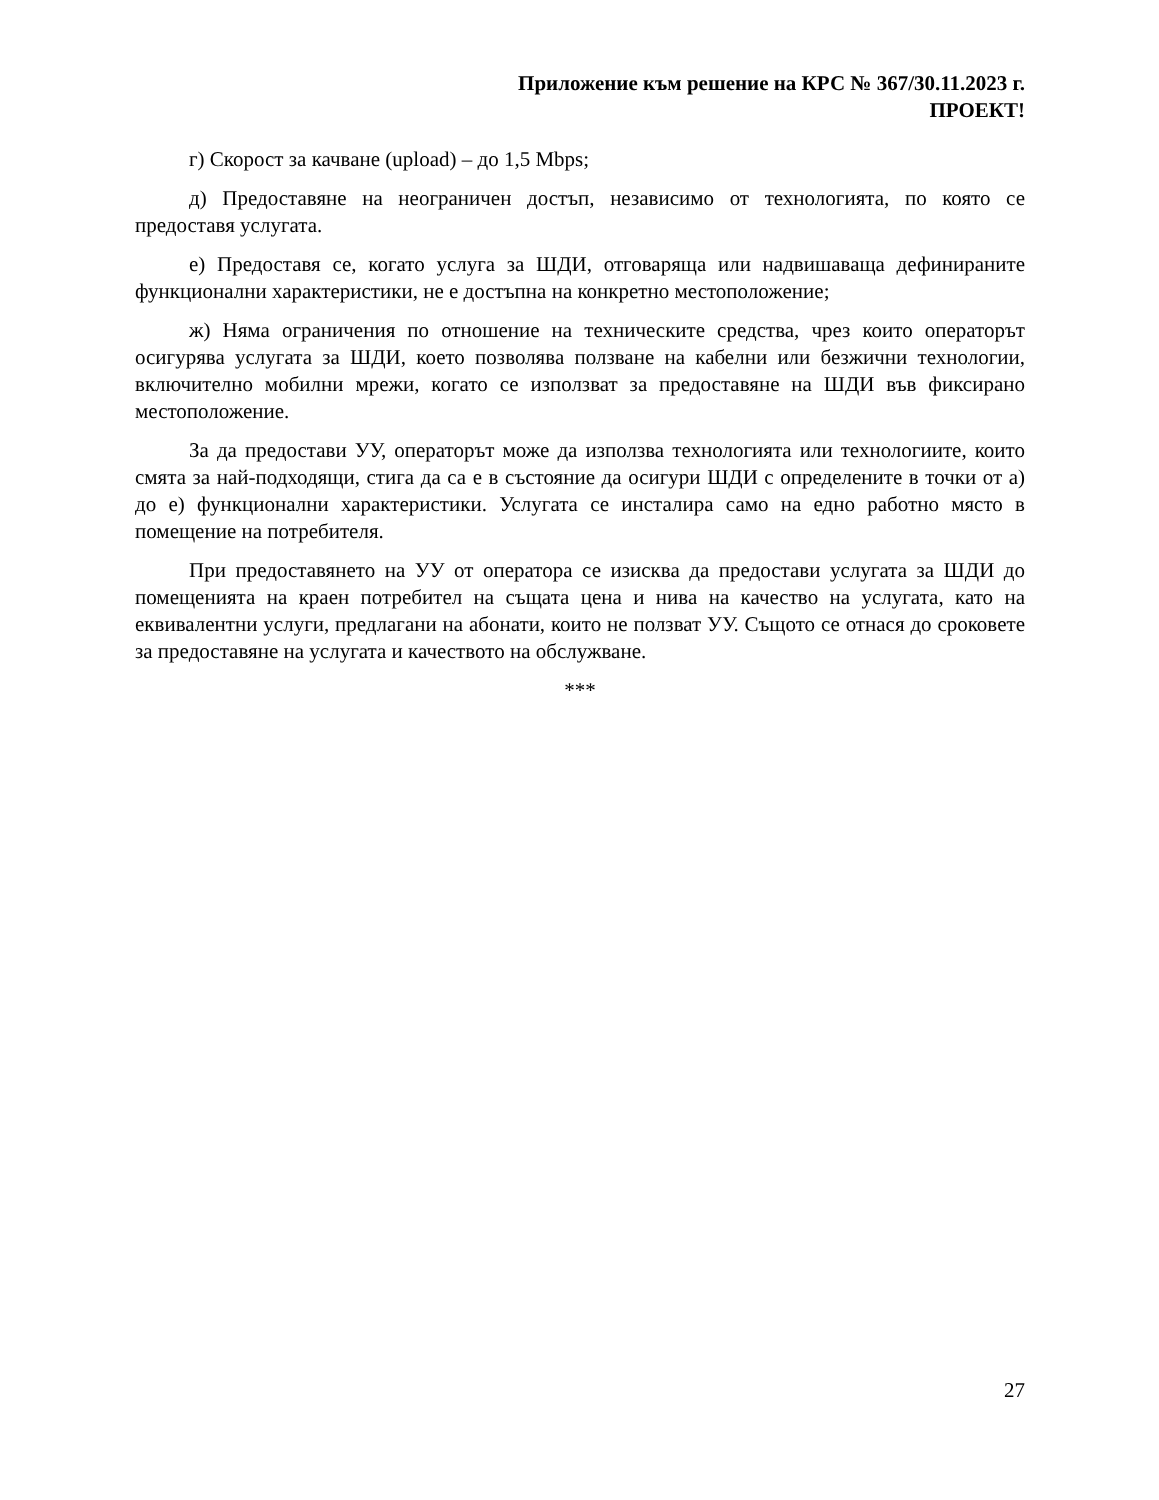Приложение към решение на КРС № 367/30.11.2023 г.
ПРОЕКТ!
г) Скорост за качване (upload) – до 1,5 Mbps;
д) Предоставяне на неограничен достъп, независимо от технологията, по която се предоставя услугата.
е) Предоставя се, когато услуга за ШДИ, отговаряща или надвишаваща дефинираните функционални характеристики, не е достъпна на конкретно местоположение;
ж) Няма ограничения по отношение на техническите средства, чрез които операторът осигурява услугата за ШДИ, което позволява ползване на кабелни или безжични технологии, включително мобилни мрежи, когато се използват за предоставяне на ШДИ във фиксирано местоположение.
За да предостави УУ, операторът може да използва технологията или технологиите, които смята за най-подходящи, стига да са е в състояние да осигури ШДИ с определените в точки от а) до е) функционални характеристики. Услугата се инсталира само на едно работно място в помещение на потребителя.
При предоставянето на УУ от оператора се изисква да предостави услугата за ШДИ до помещенията на краен потребител на същата цена и нива на качество на услугата, като на еквивалентни услуги, предлагани на абонати, които не ползват УУ. Същото се отнася до сроковете за предоставяне на услугата и качеството на обслужване.
***
27